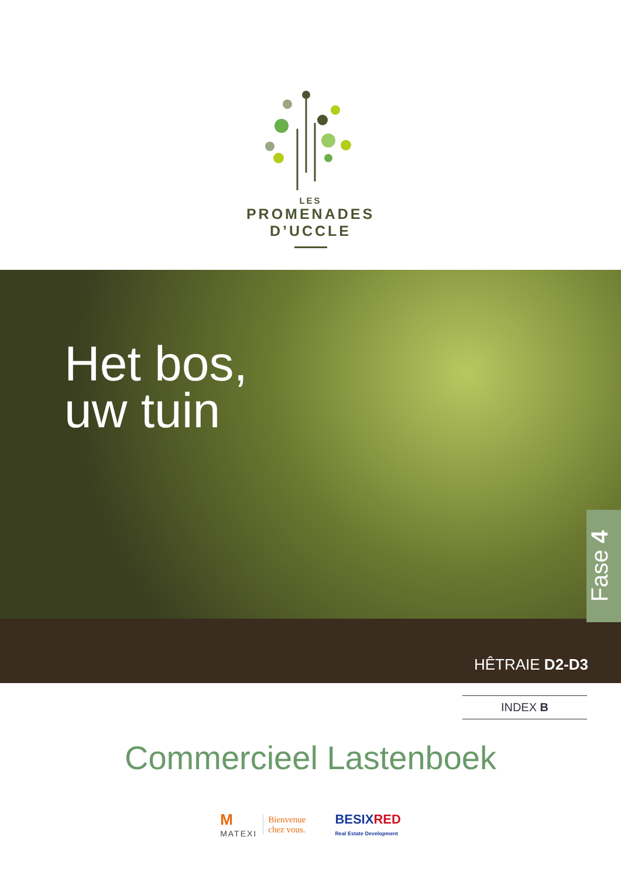LES
PROMENADES
D’UCCLE
Het bos,
uw tuin
Fase 4
HÊTRAIE D2-D3
INDEX B
Commercieel Lastenboek
M
MATEXI
Bienvenue
chez vous.
BESIX RED
Real Estate Development